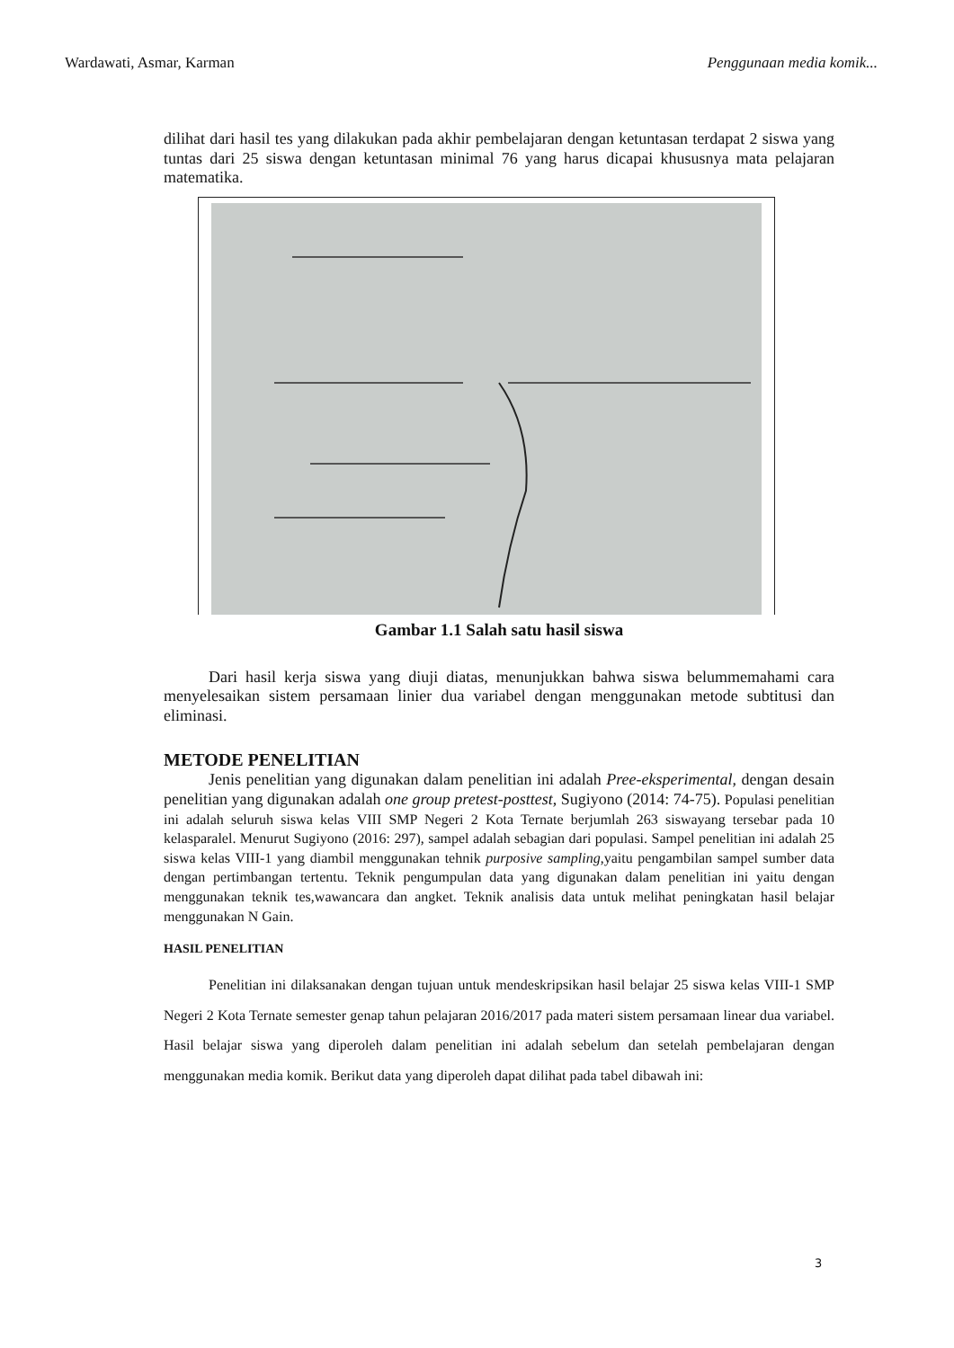Wardawati, Asmar, Karman Penggunaan media komik...
dilihat dari hasil tes yang dilakukan pada akhir pembelajaran dengan ketuntasan terdapat 2 siswa yang tuntas dari 25 siswa dengan ketuntasan minimal 76 yang harus dicapai khususnya mata pelajaran matematika.
Gambar 1.1 Salah satu hasil siswa
Dari hasil kerja siswa yang diuji diatas, menunjukkan bahwa siswa belummemahami cara menyelesaikan sistem persamaan linier dua variabel dengan menggunakan metode subtitusi dan eliminasi.
METODE PENELITIAN
Jenis penelitian yang digunakan dalam penelitian ini adalah Pree-eksperimental, dengan desain penelitian yang digunakan adalah one group pretest-posttest, Sugiyono (2014: 74-75). Populasi penelitian ini adalah seluruh siswa kelas VIII SMP Negeri 2 Kota Ternate berjumlah 263 siswayang tersebar pada 10 kelasparalel. Menurut Sugiyono (2016: 297), sampel adalah sebagian dari populasi. Sampel penelitian ini adalah 25 siswa kelas VIII-1 yang diambil menggunakan tehnik purposive sampling,yaitu pengambilan sampel sumber data dengan pertimbangan tertentu. Teknik pengumpulan data yang digunakan dalam penelitian ini yaitu dengan menggunakan teknik tes,wawancara dan angket. Teknik analisis data untuk melihat peningkatan hasil belajar menggunakan N Gain.
HASIL PENELITIAN
Penelitian ini dilaksanakan dengan tujuan untuk mendeskripsikan hasil belajar 25 siswa kelas VIII-1 SMP Negeri 2 Kota Ternate semester genap tahun pelajaran 2016/2017 pada materi sistem persamaan linear dua variabel. Hasil belajar siswa yang diperoleh dalam penelitian ini adalah sebelum dan setelah pembelajaran dengan menggunakan media komik. Berikut data yang diperoleh dapat dilihat pada tabel dibawah ini:
3